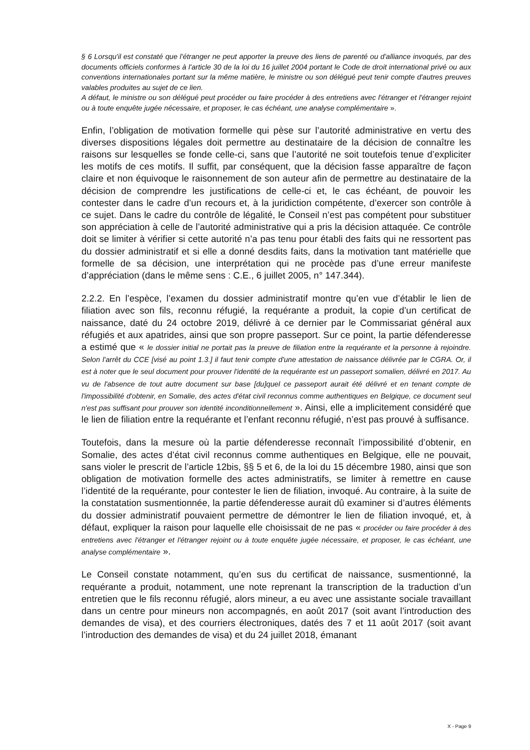§ 6 Lorsqu'il est constaté que l'étranger ne peut apporter la preuve des liens de parenté ou d'alliance invoqués, par des documents officiels conformes à l'article 30 de la loi du 16 juillet 2004 portant le Code de droit international privé ou aux conventions internationales portant sur la même matière, le ministre ou son délégué peut tenir compte d'autres preuves valables produites au sujet de ce lien.
A défaut, le ministre ou son délégué peut procéder ou faire procéder à des entretiens avec l'étranger et l'étranger rejoint ou à toute enquête jugée nécessaire, et proposer, le cas échéant, une analyse complémentaire ».
Enfin, l’obligation de motivation formelle qui pèse sur l’autorité administrative en vertu des diverses dispositions légales doit permettre au destinataire de la décision de connaître les raisons sur lesquelles se fonde celle-ci, sans que l’autorité ne soit toutefois tenue d’expliciter les motifs de ces motifs. Il suffit, par conséquent, que la décision fasse apparaître de façon claire et non équivoque le raisonnement de son auteur afin de permettre au destinataire de la décision de comprendre les justifications de celle-ci et, le cas échéant, de pouvoir les contester dans le cadre d’un recours et, à la juridiction compétente, d’exercer son contrôle à ce sujet. Dans le cadre du contrôle de légalité, le Conseil n’est pas compétent pour substituer son appréciation à celle de l’autorité administrative qui a pris la décision attaquée. Ce contrôle doit se limiter à vérifier si cette autorité n’a pas tenu pour établi des faits qui ne ressortent pas du dossier administratif et si elle a donné desdits faits, dans la motivation tant matérielle que formelle de sa décision, une interprétation qui ne procède pas d’une erreur manifeste d’appréciation (dans le même sens : C.E., 6 juillet 2005, n° 147.344).
2.2.2. En l’espèce, l’examen du dossier administratif montre qu’en vue d’établir le lien de filiation avec son fils, reconnu réfugié, la requérante a produit, la copie d’un certificat de naissance, daté du 24 octobre 2019, délivré à ce dernier par le Commissariat général aux réfugiés et aux apatrides, ainsi que son propre passeport. Sur ce point, la partie défenderesse a estimé que « le dossier initial ne portait pas la preuve de filiation entre la requérante et la personne à rejoindre. Selon l'arrêt du CCE [visé au point 1.3.] il faut tenir compte d'une attestation de naissance délivrée par le CGRA. Or, il est à noter que le seul document pour prouver l'identité de la requérante est un passeport somalien, délivré en 2017. Au vu de l'absence de tout autre document sur base [du]quel ce passeport aurait été délivré et en tenant compte de l'impossibilité d'obtenir, en Somalie, des actes d'état civil reconnus comme authentiques en Belgique, ce document seul n'est pas suffisant pour prouver son identité inconditionnellement ». Ainsi, elle a implicitement considéré que le lien de filiation entre la requérante et l’enfant reconnu réfugié, n’est pas prouvé à suffisance.
Toutefois, dans la mesure où la partie défenderesse reconnaît l’impossibilité d’obtenir, en Somalie, des actes d’état civil reconnus comme authentiques en Belgique, elle ne pouvait, sans violer le prescrit de l’article 12bis, §§ 5 et 6, de la loi du 15 décembre 1980, ainsi que son obligation de motivation formelle des actes administratifs, se limiter à remettre en cause l’identité de la requérante, pour contester le lien de filiation, invoqué. Au contraire, à la suite de la constatation susmentionnée, la partie défenderesse aurait dû examiner si d’autres éléments du dossier administratif pouvaient permettre de démontrer le lien de filiation invoqué, et, à défaut, expliquer la raison pour laquelle elle choisissait de ne pas « procéder ou faire procéder à des entretiens avec l'étranger et l'étranger rejoint ou à toute enquête jugée nécessaire, et proposer, le cas échéant, une analyse complémentaire ».
Le Conseil constate notamment, qu’en sus du certificat de naissance, susmentionné, la requérante a produit, notamment, une note reprenant la transcription de la traduction d’un entretien que le fils reconnu réfugié, alors mineur, a eu avec une assistante sociale travaillant dans un centre pour mineurs non accompagnés, en août 2017 (soit avant l’introduction des demandes de visa), et des courriers électroniques, datés des 7 et 11 août 2017 (soit avant l’introduction des demandes de visa) et du 24 juillet 2018, émanant
X - Page 9